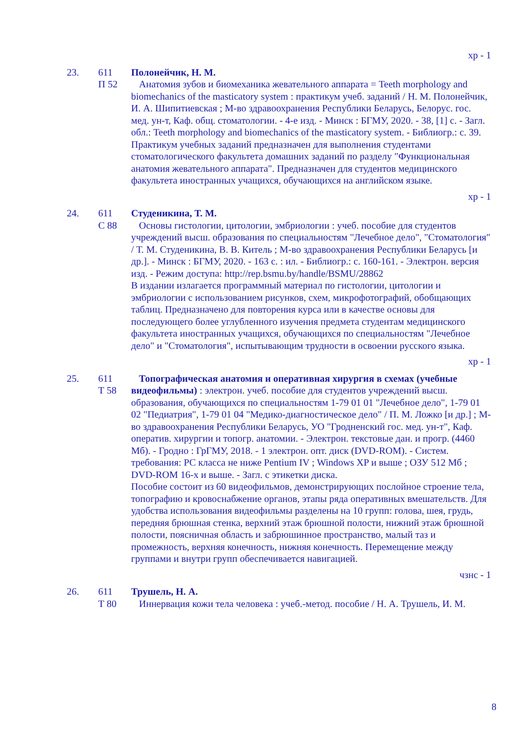хр - 1
23. 611
П 52
Полонейчик, Н. М.
Анатомия зубов и биомеханика жевательного аппарата = Teeth morphology and biomechanics of the masticatory system : практикум учеб. заданий / Н. М. Полонейчик, И. А. Шипитиевская ; М-во здравоохранения Республики Беларусь, Белорус. гос. мед. ун-т, Каф. общ. стоматологии. - 4-е изд. - Минск : БГМУ, 2020. - 38, [1] с. - Загл. обл.: Teeth morphology and biomechanics of the masticatory system. - Библиогр.: с. 39.
Практикум учебных заданий предназначен для выполнения студентами стоматологического факультета домашних заданий по разделу "Функциональная анатомия жевательного аппарата". Предназначен для студентов медицинского факультета иностранных учащихся, обучающихся на английском языке.
хр - 1
24. 611
С 88
Студеникина, Т. М.
Основы гистологии, цитологии, эмбриологии : учеб. пособие для студентов учреждений высш. образования по специальностям "Лечебное дело", "Стоматология" / Т. М. Студеникина, В. В. Китель ; М-во здравоохранения Республики Беларусь [и др.]. - Минск : БГМУ, 2020. - 163 с. : ил. - Библиогр.: с. 160-161. - Электрон. версия изд. - Режим доступа: http://rep.bsmu.by/handle/BSMU/28862
В издании излагается программный материал по гистологии, цитологии и эмбриологии с использованием рисунков, схем, микрофотографий, обобщающих таблиц. Предназначено для повторения курса или в качестве основы для последующего более углубленного изучения предмета студентам медицинского факультета иностранных учащихся, обучающихся по специальностям "Лечебное дело" и "Стоматология", испытывающим трудности в освоении русского языка.
хр - 1
25. 611
Т 58
Топографическая анатомия и оперативная хирургия в схемах (учебные видеофильмы) : электрон. учеб. пособие для студентов учреждений высш. образования, обучающихся по специальностям 1-79 01 01 "Лечебное дело", 1-79 01 02 "Педиатрия", 1-79 01 04 "Медико-диагностическое дело" / П. М. Ложко [и др.] ; М-во здравоохранения Республики Беларусь, УО "Гродненский гос. мед. ун-т", Каф. оператив. хирургии и топогр. анатомии. - Электрон. текстовые дан. и прогр. (4460 Мб). - Гродно : ГрГМУ, 2018. - 1 электрон. опт. диск (DVD-ROM). - Систем. требования: PC класса не ниже Pentium IV ; Windows XP и выше ; ОЗУ 512 Мб ; DVD-ROM 16-х и выше. - Загл. с этикетки диска.
Пособие состоит из 60 видеофильмов, демонстрирующих послойное строение тела, топографию и кровоснабжение органов, этапы ряда оперативных вмешательств. Для удобства использования видеофильмы разделены на 10 групп: голова, шея, грудь, передняя брюшная стенка, верхний этаж брюшной полости, нижний этаж брюшной полости, поясничная область и забрюшинное пространство, малый таз и промежность, верхняя конечность, нижняя конечность. Перемещение между группами и внутри групп обеспечивается навигацией.
чзнс - 1
26. 611
Т 80
Трушель, Н. А.
Иннервация кожи тела человека : учеб.-метод. пособие / Н. А. Трушель, И. М.
8